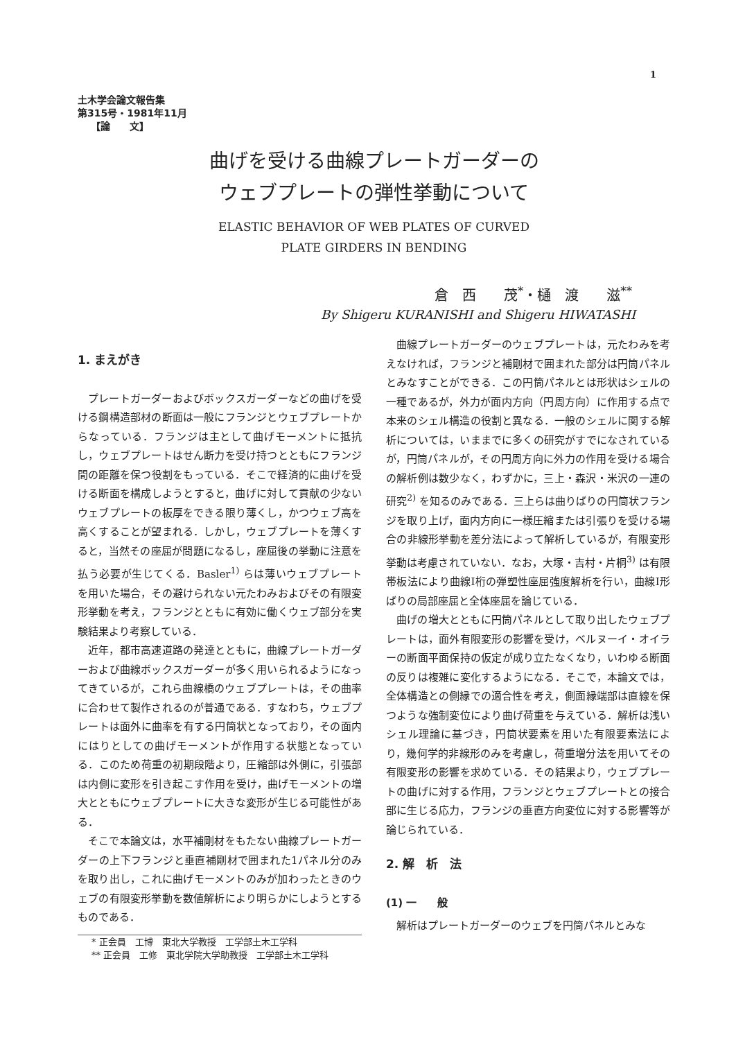1
土木学会論文報告集
第315号・1981年11月
【論　　文】
曲げを受ける曲線プレートガーダーの
ウェブプレートの弾性挙動について
ELASTIC BEHAVIOR OF WEB PLATES OF CURVED
PLATE GIRDERS IN BENDING
倉　西　　茂<sup>*</sup>・樋　渡　　滋<sup>**</sup>
By Shigeru KURANISHI and Shigeru HIWATASHI
1. まえがき
プレートガーダーおよびボックスガーダーなどの曲げを受ける鋼構造部材の断面は一般にフランジとウェブプレートからなっている．フランジは主として曲げモーメントに抵抗し，ウェブプレートはせん断力を受け持つとともにフランジ間の距離を保つ役割をもっている．そこで経済的に曲げを受ける断面を構成しようとすると，曲げに対して貢献の少ないウェブプレートの板厚をできる限り薄くし，かつウェブ高を高くすることが望まれる．しかし，ウェブプレートを薄くすると，当然その座屈が問題になるし，座屈後の挙動に注意を払う必要が生じてくる．Basler<sup>1)</sup> らは薄いウェブプレートを用いた場合，その避けられない元たわみおよびその有限変形挙動を考え，フランジとともに有効に働くウェブ部分を実験結果より考察している．
近年，都市高速道路の発達とともに，曲線プレートガーダーおよび曲線ボックスガーダーが多く用いられるようになってきているが，これら曲線橋のウェブプレートは，その曲率に合わせて製作されるのが普通である．すなわち，ウェブプレートは面外に曲率を有する円筒状となっており，その面内にはりとしての曲げモーメントが作用する状態となっている．このため荷重の初期段階より，圧縮部は外側に，引張部は内側に変形を引き起こす作用を受け，曲げモーメントの増大とともにウェブプレートに大きな変形が生じる可能性がある．
そこで本論文は，水平補剛材をもたない曲線プレートガーダーの上下フランジと垂直補剛材で囲まれた1パネル分のみを取り出し，これに曲げモーメントのみが加わったときのウェブの有限変形挙動を数値解析により明らかにしようとするものである．
* 正会員　工博　東北大学教授　工学部土木工学科
** 正会員　工修　東北学院大学助教授　工学部土木工学科
曲線プレートガーダーのウェブプレートは，元たわみを考えなければ，フランジと補剛材で囲まれた部分は円筒パネルとみなすことができる．この円筒パネルとは形状はシェルの一種であるが，外力が面内方向（円周方向）に作用する点で本来のシェル構造の役割と異なる．一般のシェルに関する解析については，いままでに多くの研究がすでになされているが，円筒パネルが，その円周方向に外力の作用を受ける場合の解析例は数少なく，わずかに，三上・森沢・米沢の一連の研究<sup>2)</sup> を知るのみである．三上らは曲りばりの円筒状フランジを取り上げ，面内方向に一様圧縮または引張りを受ける場合の非線形挙動を差分法によって解析しているが，有限変形挙動は考慮されていない．なお，大塚・吉村・片桐<sup>3)</sup> は有限帯板法により曲線I桁の弾塑性座屈強度解析を行い，曲線I形ばりの局部座屈と全体座屈を論じている．
曲げの増大とともに円筒パネルとして取り出したウェブプレートは，面外有限変形の影響を受け，ベルヌーイ・オイラーの断面平面保持の仮定が成り立たなくなり，いわゆる断面の反りは複雑に変化するようになる．そこで，本論文では，全体構造との側縁での適合性を考え，側面縁端部は直線を保つような強制変位により曲げ荷重を与えている．解析は浅いシェル理論に基づき，円筒状要素を用いた有限要素法により，幾何学的非線形のみを考慮し，荷重増分法を用いてその有限変形の影響を求めている．その結果より，ウェブプレートの曲げに対する作用，フランジとウェブプレートとの接合部に生じる応力，フランジの垂直方向変位に対する影響等が論じられている．
2. 解　析　法
(1) 一　　般
解析はプレートガーダーのウェブを円筒パネルとみな